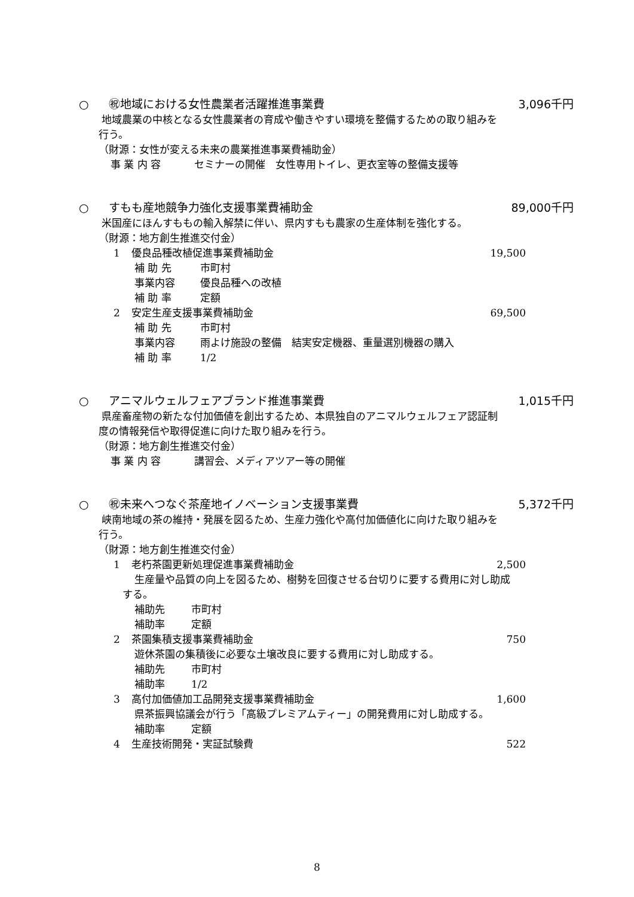○ ㊗地域における女性農業者活躍推進事業費 3,096千円
地域農業の中核となる女性農業者の育成や働きやすい環境を整備するための取り組みを
行う。
（財源：女性が変える未来の農業推進事業費補助金）
事 業 内 容 セミナーの開催　女性専用トイレ、更衣室等の整備支援等
○ すもも産地競争力強化支援事業費補助金 89,000千円
米国産にほんすももの輸入解禁に伴い、県内すもも農家の生産体制を強化する。
（財源：地方創生推進交付金）
1 優良品種改植促進事業費補助金 19,500
補 助 先 市町村
事業内容 優良品種への改植
補 助 率 定額
2 安定生産支援事業費補助金 69,500
補 助 先 市町村
事業内容 雨よけ施設の整備　結実安定機器、重量選別機器の購入
補 助 率 1/2
○ アニマルウェルフェアブランド推進事業費 1,015千円
県産畜産物の新たな付加価値を創出するため、本県独自のアニマルウェルフェア認証制
度の情報発信や取得促進に向けた取り組みを行う。
（財源：地方創生推進交付金）
事 業 内 容 講習会、メディアツアー等の開催
○ ㊗未来へつなぐ茶産地イノベーション支援事業費 5,372千円
峡南地域の茶の維持・発展を図るため、生産力強化や高付加価値化に向けた取り組みを
行う。
（財源：地方創生推進交付金）
1 老朽茶園更新処理促進事業費補助金 2,500
生産量や品質の向上を図るため、樹勢を回復させる台切りに要する費用に対し助成
する。
補助先 市町村
補助率 定額
2 茶園集積支援事業費補助金 750
遊休茶園の集積後に必要な土壌改良に要する費用に対し助成する。
補助先 市町村
補助率 1/2
3 高付加価値加工品開発支援事業費補助金 1,600
県茶振興協議会が行う「高級プレミアムティー」の開発費用に対し助成する。
補助率 定額
4 生産技術開発・実証試験費 522
8